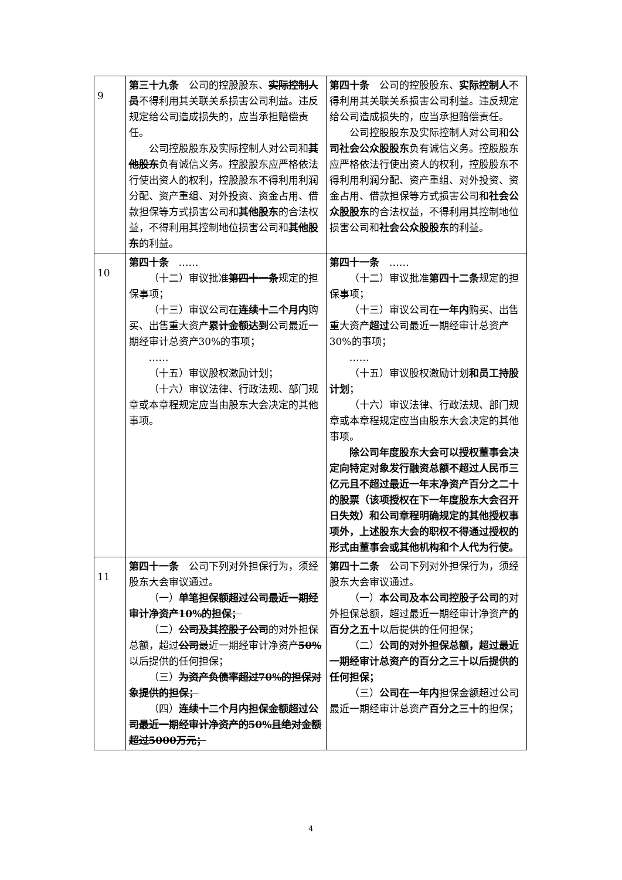| 9 | 第三十九条 公司的控股股东、 实际控制人员 不得利用其关联关系损害公司利益。违反规定给公司造成损失的，应当承担赔偿责任。 公司控股股东及实际控制人对公司和 其他股东 负有诚信义务。控股股东应严格依法行使出资人的权利，控股股东不得利用利润分配、资产重组、对外投资、资金占用、借款担保等方式损害公司和 其他股东 的合法权益，不得利用其控制地位损害公司和 其他股东 的利益。 | 第四十条 公司的控股股东、 实际控制人 不得利用其关联关系损害公司利益。违反规定给公司造成损失的，应当承担赔偿责任。 公司控股股东及实际控制人对公司和 公司社会公众股股东 负有诚信义务。控股股东应严格依法行使出资人的权利，控股股东不得利用利润分配、资产重组、对外投资、资金占用、借款担保等方式损害公司和 社会公众股股东 的合法权益，不得利用其控制地位损害公司和 社会公众股股东 的利益。 |
| 10 | 第四十条 …… （十二）审议批准 第四十一条 规定的担保事项； （十三）审议公司在 连续十二个月内 购买、出售重大资产 累计金额达到 公司最近一期经审计总资产30%的事项； …… （十五）审议股权激励计划； （十六）审议法律、行政法规、部门规章或本章程规定应当由股东大会决定的其他事项。 | 第四十一条 …… （十二）审议批准 第四十二条 规定的担保事项； （十三）审议公司在 一年内 购买、出售重大资产 超过 公司最近一期经审计总资产30%的事项； …… （十五）审议股权激励计划 和员工持股计划 ； （十六）审议法律、行政法规、部门规章或本章程规定应当由股东大会决定的其他事项。 除公司年度股东大会可以授权董事会决定向特定对象发行融资总额不超过人民币三亿元且不超过最近一年末净资产百分之二十的股票（该项授权在下一年度股东大会召开日失效）和公司章程明确规定的其他授权事项外，上述股东大会的职权不得通过授权的形式由董事会或其他机构和个人代为行使。 |
| 11 | 第四十一条 公司下列对外担保行为，须经股东大会审议通过。 （一） 单笔担保额超过公司最近一期经审计净资产10%的担保； （二） 公司及其控股子公司 的对外担保总额，超过 公司 最近一期经审计净资产 50% 以后提供的任何担保； （三） 为资产负债率超过70%的担保对象提供的担保； （四） 连续十二个月内担保金额超过公司最近一期经审计净资产的50%且绝对金额超过5000万元； | 第四十二条 公司下列对外担保行为，须经股东大会审议通过。 （一） 本公司及本公司控股子公司 的对外担保总额，超过最近一期经审计净资产 的百分之五十 以后提供的任何担保； （二） 公司的对外担保总额，超过最近一期经审计总资产的百分之三十以后提供的任何担保； （三） 公司在一年内 担保金额超过公司最近一期经审计总资产 百分之三十 的担保； |
4